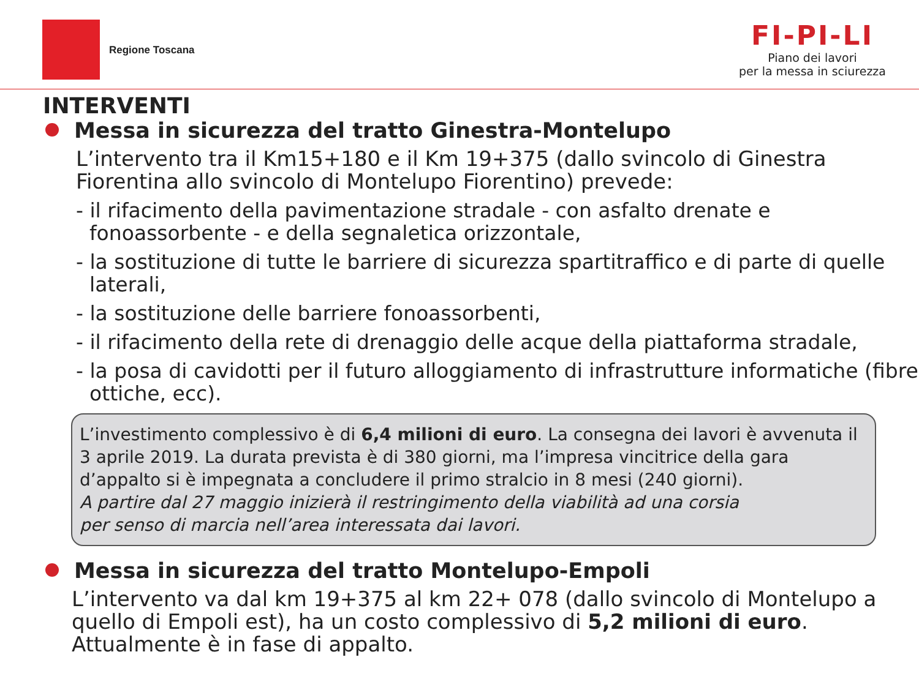Regione Toscana
FI-PI-LI
Piano dei lavori
per la messa in sciurezza
INTERVENTI
Messa in sicurezza del tratto Ginestra-Montelupo
L’intervento tra il Km15+180 e il Km 19+375 (dallo svincolo di Ginestra Fiorentina allo svincolo di Montelupo Fiorentino) prevede:
- il rifacimento della pavimentazione stradale - con asfalto drenate e fonoassorbente - e della segnaletica orizzontale,
- la sostituzione di tutte le barriere di sicurezza spartitraffico e di parte di quelle laterali,
- la sostituzione delle barriere fonoassorbenti,
- il rifacimento della rete di drenaggio delle acque della piattaforma stradale,
- la posa di cavidotti per il futuro alloggiamento di infrastrutture informatiche (fibre ottiche, ecc).
L’investimento complessivo è di 6,4 milioni di euro. La consegna dei lavori è avvenuta il 3 aprile 2019. La durata prevista è di 380 giorni, ma l’impresa vincitrice della gara d’appalto si è impegnata a concludere il primo stralcio in 8 mesi (240 giorni).
A partire dal 27 maggio inizierà il restringimento della viabilità ad una corsia
per senso di marcia nell’area interessata dai lavori.
Messa in sicurezza del tratto Montelupo-Empoli
L’intervento va dal km 19+375 al km 22+ 078 (dallo svincolo di Montelupo a quello di Empoli est), ha un costo complessivo di 5,2 milioni di euro. Attualmente è in fase di appalto.